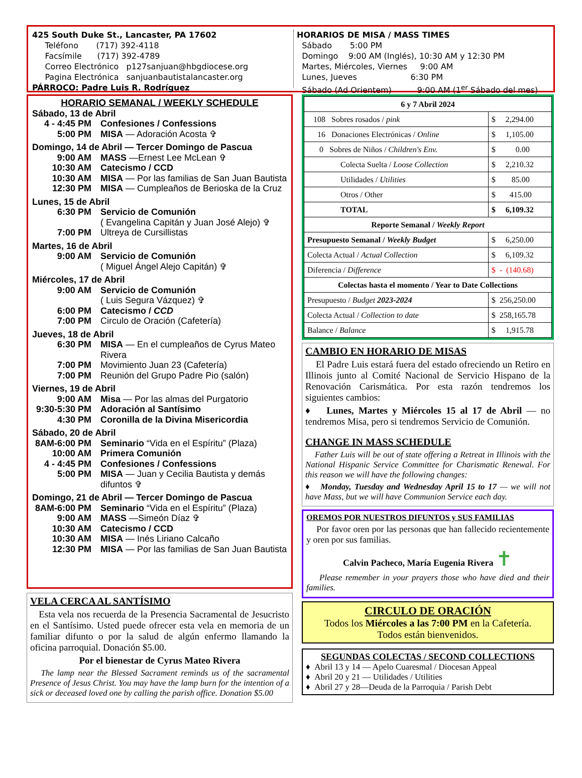425 South Duke St., Lancaster, PA 17602
Teléfono (717) 392-4118
Facsímile (717) 392-4789
Correo Electrónico p127sanjuan@hbgdiocese.org
Pagina Electrónica sanjuanbautistalancaster.org
PÁRROCO: Padre Luis R. Rodríguez
HORARIOS DE MISA / MASS TIMES
Sábado 5:00 PM
Domingo 9:00 AM (Inglés), 10:30 AM y 12:30 PM
Martes, Miércoles, Viernes 9:00 AM
Lunes, Jueves 6:30 PM
Sábado (Ad Orientem) 9:00 AM (1<sup>er</sup> Sábado del mes)
HORARIO SEMANAL / WEEKLY SCHEDULE
Sábado, 13 de Abril
4 - 4:45 PM Confesiones / Confessions
5:00 PM MISA — Adoración Acosta ✞
Domingo, 14 de Abril — Tercer Domingo de Pascua
9:00 AM MASS —Ernest Lee McLean ✞
10:30 AM Catecismo / CCD
10:30 AM MISA — Por las familias de San Juan Bautista
12:30 PM MISA — Cumpleaños de Berioska de la Cruz
Lunes, 15 de Abril
6:30 PM Servicio de Comunión
( Evangelina Capitán y Juan José Alejo) ✞
7:00 PM Ultreya de Cursillistas
Martes, 16 de Abril
9:00 AM Servicio de Comunión
( Miguel Ángel Alejo Capitán) ✞
Miércoles, 17 de Abril
9:00 AM Servicio de Comunión
( Luis Segura Vázquez) ✞
6:00 PM Catecismo / CCD
7:00 PM Circulo de Oración (Cafetería)
Jueves, 18 de Abril
6:30 PM MISA — En el cumpleaños de Cyrus Mateo Rivera
7:00 PM Movimiento Juan 23 (Cafetería)
7:00 PM Reunión del Grupo Padre Pio (salón)
Viernes, 19 de Abril
9:00 AM Misa — Por las almas del Purgatorio
9:30-5:30 PM Adoración al Santísimo
4:30 PM Coronilla de la Divina Misericordia
Sábado, 20 de Abril
8AM-6:00 PM Seminario “Vida en el Espíritu” (Plaza)
10:00 AM Primera Comunión
4 - 4:45 PM Confesiones / Confessions
5:00 PM MISA — Juan y Cecilia Bautista y demás difuntos ✞
Domingo, 21 de Abril — Tercer Domingo de Pascua
8AM-6:00 PM Seminario “Vida en el Espíritu” (Plaza)
9:00 AM MASS —Simeón Díaz ✞
10:30 AM Catecismo / CCD
10:30 AM MISA — Inés Liriano Calcaño
12:30 PM MISA — Por las familias de San Juan Bautista
VELA CERCA AL SANTÍSIMO
Esta vela nos recuerda de la Presencia Sacramental de Jesucristo en el Santísimo. Usted puede ofrecer esta vela en memoria de un familiar difunto o por la salud de algún enfermo llamando la oficina parroquial. Donación $5.00.
Por el bienestar de Cyrus Mateo Rivera
The lamp near the Blessed Sacrament reminds us of the sacramental Presence of Jesus Christ. You may have the lamp burn for the intention of a sick or deceased loved one by calling the parish office. Donation $5.00
| 6 y 7 Abril 2024 | |
| 108 Sobres rosados / pink | $ 2,294.00 |
| 16 Donaciones Electrónicas / Online | $ 1,105.00 |
| 0 Sobres de Niños / Children's Env. | $ 0.00 |
| Colecta Suelta / Loose Collection | $ 2,210.32 |
| Utilidades / Utilities | $ 85.00 |
| Otros / Other | $ 415.00 |
| TOTAL | $ 6,109.32 |
| Reporte Semanal / Weekly Report | |
| Presupuesto Semanal / Weekly Budget | $ 6,250.00 |
| Colecta Actual / Actual Collection | $ 6,109.32 |
| Diferencia / Difference | $ - (140.68) |
| Colectas hasta el momento / Year to Date Collections | |
| Presupuesto / Budget 2023-2024 | $ 256,250.00 |
| Colecta Actual / Collection to date | $ 258,165.78 |
| Balance / Balance | $ 1,915.78 |
CAMBIO EN HORARIO DE MISAS
El Padre Luis estará fuera del estado ofreciendo un Retiro en Illinois junto al Comité Nacional de Servicio Hispano de la Renovación Carismática. Por esta razón tendremos los siguientes cambios:
♦ Lunes, Martes y Miércoles 15 al 17 de Abril — no tendremos Misa, pero si tendremos Servicio de Comunión.
CHANGE IN MASS SCHEDULE
Father Luis will be out of state offering a Retreat in Illinois with the National Hispanic Service Committee for Charismatic Renewal. For this reason we will have the following changes:
♦ Monday, Tuesday and Wednesday April 15 to 17 — we will not have Mass, but we will have Communion Service each day.
OREMOS POR NUESTROS DIFUNTOS y SUS FAMILIAS
Por favor oren por las personas que han fallecido recientemente y oren por sus familias.
Calvin Pacheco, María Eugenia Rivera ✝
Please remember in your prayers those who have died and their families.
CIRCULO DE ORACIÓN
Todos los Miércoles a las 7:00 PM en la Cafetería.
Todos están bienvenidos.
SEGUNDAS COLECTAS / SECOND COLLECTIONS
♦ Abril 13 y 14 — Apelo Cuaresmal / Diocesan Appeal
♦ Abril 20 y 21 — Utilidades / Utilities
♦ Abril 27 y 28—Deuda de la Parroquia / Parish Debt